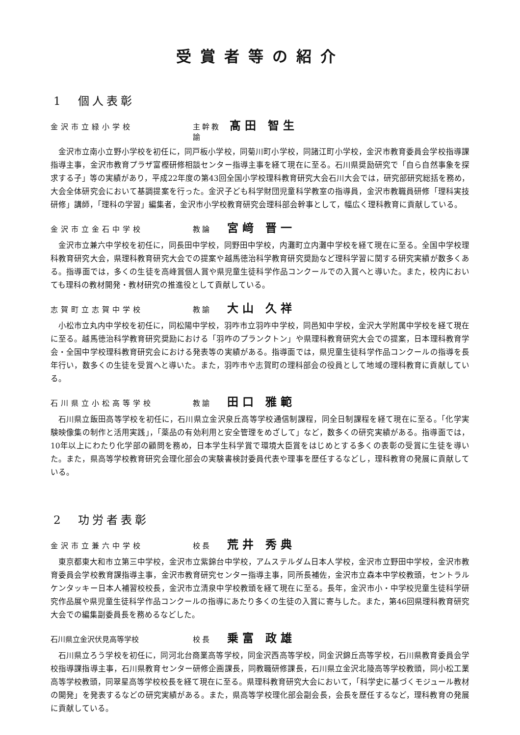受賞者等の紹介
1　個人表彰
金沢市立緑小学校 主幹教諭 髙田 智生
金沢市立南小立野小学校を初任に，同戸板小学校，同菊川町小学校，同諸江町小学校，金沢市教育委員会学校指導課指導主事，金沢市教育プラザ富樫研修相談センター指導主事を経て現在に至る。石川県奨励研究で「自ら自然事象を探求する子」等の実績があり，平成22年度の第43回全国小学校理科教育研究大会石川大会では，研究部研究総括を務め，大会全体研究会において基調提案を行った。金沢子ども科学財団児童科学教室の指導員，金沢市教職員研修「理科実技研修」講師，「理科の学習」編集者，金沢市小学校教育研究会理科部会幹事として，幅広く理科教育に貢献している。
金沢市立金石中学校 教論 宮﨑 晋一
金沢市立兼六中学校を初任に，同長田中学校，同野田中学校，内灘町立内灘中学校を経て現在に至る。全国中学校理科教育研究大会，県理科教育研究大会での提案や越馬徳治科学教育研究奨励など理科学習に関する研究実績が数多くある。指導面では，多くの生徒を高峰賞個人賞や県児童生徒科学作品コンクールでの入賞へと導いた。また，校内においても理科の教材開発・教材研究の推進役として貢献している。
志賀町立志賀中学校 教諭 大山 久祥
小松市立丸内中学校を初任に，同松陽中学校，羽咋市立羽咋中学校，同邑知中学校，金沢大学附属中学校を経て現在に至る。越馬徳治科学教育研究奨励における「羽咋のプランクトン」や県理科教育研究大会での提案，日本理科教育学会・全国中学校理科教育研究会における発表等の実績がある。指導面では，県児童生徒科学作品コンクールの指導を長年行い，数多くの生徒を受賞へと導いた。また，羽咋市や志賀町の理科部会の役員として地域の理科教育に貢献している。
石川県立小松高等学校 教諭 田口 雅範
石川県立飯田高等学校を初任に，石川県立金沢泉丘高等学校通信制課程，同全日制課程を経て現在に至る。「化学実験映像集の制作と活用実践」，「薬品の有効利用と安全管理をめざして」など，数多くの研究実績がある。指導面では，10年以上にわたり化学部の顧問を務め，日本学生科学賞で環境大臣賞をはじめとする多くの表彰の受賞に生徒を導いた。また，県高等学校教育研究会理化部会の実験書検討委員代表や理事を歴任するなどし，理科教育の発展に貢献している。
2　功労者表彰
金沢市立兼六中学校 校長 荒井 秀典
東京都東大和市立第三中学校，金沢市立紫錦台中学校，アムステルダム日本人学校，金沢市立野田中学校，金沢市教育委員会学校教育課指導主事，金沢市教育研究センター指導主事，同所長補佐，金沢市立森本中学校教頭，セントラルケンタッキー日本人補習校校長，金沢市立清泉中学校教頭を経て現在に至る。長年，金沢市小・中学校児童生徒科学研究作品展や県児童生徒科学作品コンクールの指導にあたり多くの生徒の入賞に寄与した。また，第46回県理科教育研究大会での編集副委員長を務めるなどした。
石川県立金沢伏見高等学校 校長 乗富 政雄
石川県立ろう学校を初任に，同河北台商業高等学校，同金沢西高等学校，同金沢錦丘高等学校，石川県教育委員会学校指導課指導主事，石川県教育センター研修企画課長，同教職研修課長，石川県立金沢北陵高等学校教頭，同小松工業高等学校教頭，同翠星高等学校校長を経て現在に至る。県理科教育研究大会において，「科学史に基づくモジュール教材の開発」を発表するなどの研究実績がある。また，県高等学校理化部会副会長，会長を歴任するなど，理科教育の発展に貢献している。